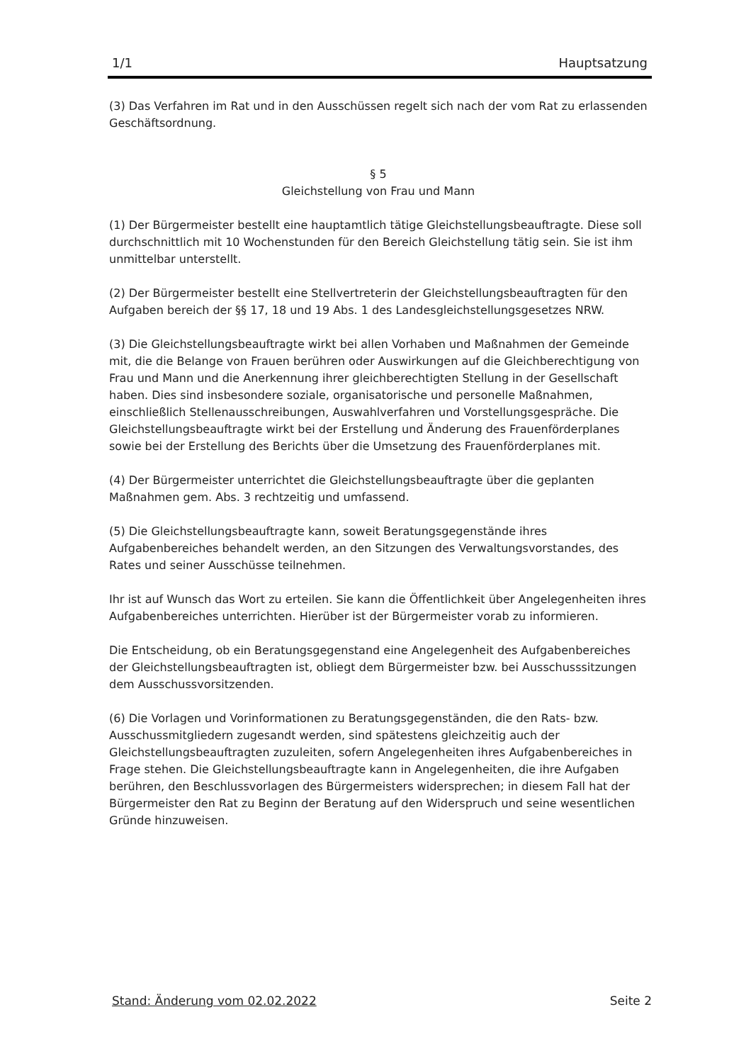1/1 Hauptsatzung
(3) Das Verfahren im Rat und in den Ausschüssen regelt sich nach der vom Rat zu erlassenden Geschäftsordnung.
§ 5
Gleichstellung von Frau und Mann
(1) Der Bürgermeister bestellt eine hauptamtlich tätige Gleichstellungsbeauftragte. Diese soll durchschnittlich mit 10 Wochenstunden für den Bereich Gleichstellung tätig sein. Sie ist ihm unmittelbar unterstellt.
(2) Der Bürgermeister bestellt eine Stellvertreterin der Gleichstellungsbeauftragten für den Aufgaben bereich der §§ 17, 18 und 19 Abs. 1 des Landesgleichstellungsgesetzes NRW.
(3) Die Gleichstellungsbeauftragte wirkt bei allen Vorhaben und Maßnahmen der Gemeinde mit, die die Belange von Frauen berühren oder Auswirkungen auf die Gleichberechtigung von Frau und Mann und die Anerkennung ihrer gleichberechtigten Stellung in der Gesellschaft haben. Dies sind insbesondere soziale, organisatorische und personelle Maßnahmen, einschließlich Stellenausschreibungen, Auswahlverfahren und Vorstellungsgespräche. Die Gleichstellungsbeauftragte wirkt bei der Erstellung und Änderung des Frauenförderplanes sowie bei der Erstellung des Berichts über die Umsetzung des Frauenförderplanes mit.
(4) Der Bürgermeister unterrichtet die Gleichstellungsbeauftragte über die geplanten Maßnahmen gem. Abs. 3 rechtzeitig und umfassend.
(5) Die Gleichstellungsbeauftragte kann, soweit Beratungsgegenstände ihres Aufgabenbereiches behandelt werden, an den Sitzungen des Verwaltungsvorstandes, des Rates und seiner Ausschüsse teilnehmen.
Ihr ist auf Wunsch das Wort zu erteilen. Sie kann die Öffentlichkeit über Angelegenheiten ihres Aufgabenbereiches unterrichten. Hierüber ist der Bürgermeister vorab zu informieren.
Die Entscheidung, ob ein Beratungsgegenstand eine Angelegenheit des Aufgabenbereiches der Gleichstellungsbeauftragten ist, obliegt dem Bürgermeister bzw. bei Ausschusssitzungen dem Ausschussvorsitzenden.
(6) Die Vorlagen und Vorinformationen zu Beratungsgegenständen, die den Rats- bzw. Ausschussmitgliedern zugesandt werden, sind spätestens gleichzeitig auch der Gleichstellungsbeauftragten zuzuleiten, sofern Angelegenheiten ihres Aufgabenbereiches in Frage stehen. Die Gleichstellungsbeauftragte kann in Angelegenheiten, die ihre Aufgaben berühren, den Beschlussvorlagen des Bürgermeisters widersprechen; in diesem Fall hat der Bürgermeister den Rat zu Beginn der Beratung auf den Widerspruch und seine wesentlichen Gründe hinzuweisen.
Stand: Änderung vom 02.02.2022 Seite 2